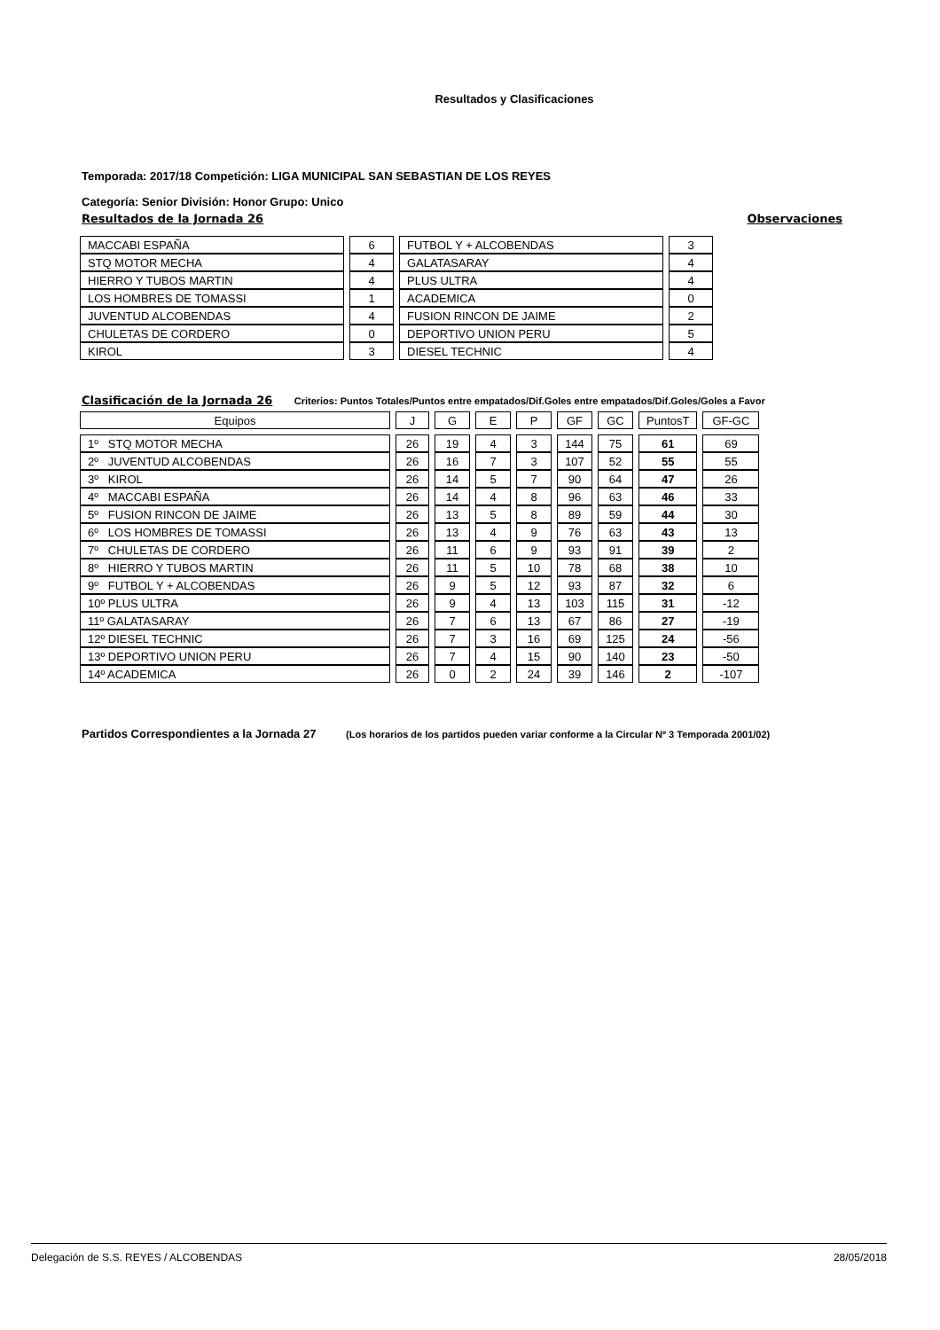Resultados y Clasificaciones
Temporada: 2017/18 Competición: LIGA MUNICIPAL SAN SEBASTIAN DE LOS REYES
Categoría: Senior División: Honor Grupo: Unico
Resultados de la Jornada 26 Observaciones
| MACCABI ESPAÑA | 6 | FUTBOL Y + ALCOBENDAS | 3 |
| STQ MOTOR MECHA | 4 | GALATASARAY | 4 |
| HIERRO Y TUBOS MARTIN | 4 | PLUS ULTRA | 4 |
| LOS HOMBRES DE TOMASSI | 1 | ACADEMICA | 0 |
| JUVENTUD ALCOBENDAS | 4 | FUSION RINCON DE JAIME | 2 |
| CHULETAS DE CORDERO | 0 | DEPORTIVO UNION PERU | 5 |
| KIROL | 3 | DIESEL TECHNIC | 4 |
Clasificación de la Jornada 26 Criterios: Puntos Totales/Puntos entre empatados/Dif.Goles entre empatados/Dif.Goles/Goles a Favor
| Equipos | J | G | E | P | GF | GC | PuntosT | GF-GC |
| 1º STQ MOTOR MECHA | 26 | 19 | 4 | 3 | 144 | 75 | 61 | 69 |
| 2º JUVENTUD ALCOBENDAS | 26 | 16 | 7 | 3 | 107 | 52 | 55 | 55 |
| 3º KIROL | 26 | 14 | 5 | 7 | 90 | 64 | 47 | 26 |
| 4º MACCABI ESPAÑA | 26 | 14 | 4 | 8 | 96 | 63 | 46 | 33 |
| 5º FUSION RINCON DE JAIME | 26 | 13 | 5 | 8 | 89 | 59 | 44 | 30 |
| 6º LOS HOMBRES DE TOMASSI | 26 | 13 | 4 | 9 | 76 | 63 | 43 | 13 |
| 7º CHULETAS DE CORDERO | 26 | 11 | 6 | 9 | 93 | 91 | 39 | 2 |
| 8º HIERRO Y TUBOS MARTIN | 26 | 11 | 5 | 10 | 78 | 68 | 38 | 10 |
| 9º FUTBOL Y + ALCOBENDAS | 26 | 9 | 5 | 12 | 93 | 87 | 32 | 6 |
| 10º PLUS ULTRA | 26 | 9 | 4 | 13 | 103 | 115 | 31 | -12 |
| 11º GALATASARAY | 26 | 7 | 6 | 13 | 67 | 86 | 27 | -19 |
| 12º DIESEL TECHNIC | 26 | 7 | 3 | 16 | 69 | 125 | 24 | -56 |
| 13º DEPORTIVO UNION PERU | 26 | 7 | 4 | 15 | 90 | 140 | 23 | -50 |
| 14º ACADEMICA | 26 | 0 | 2 | 24 | 39 | 146 | 2 | -107 |
Partidos Correspondientes a la Jornada 27 (Los horarios de los partidos pueden variar conforme a la Circular Nº 3 Temporada 2001/02)
Delegación de S.S. REYES / ALCOBENDAS 28/05/2018